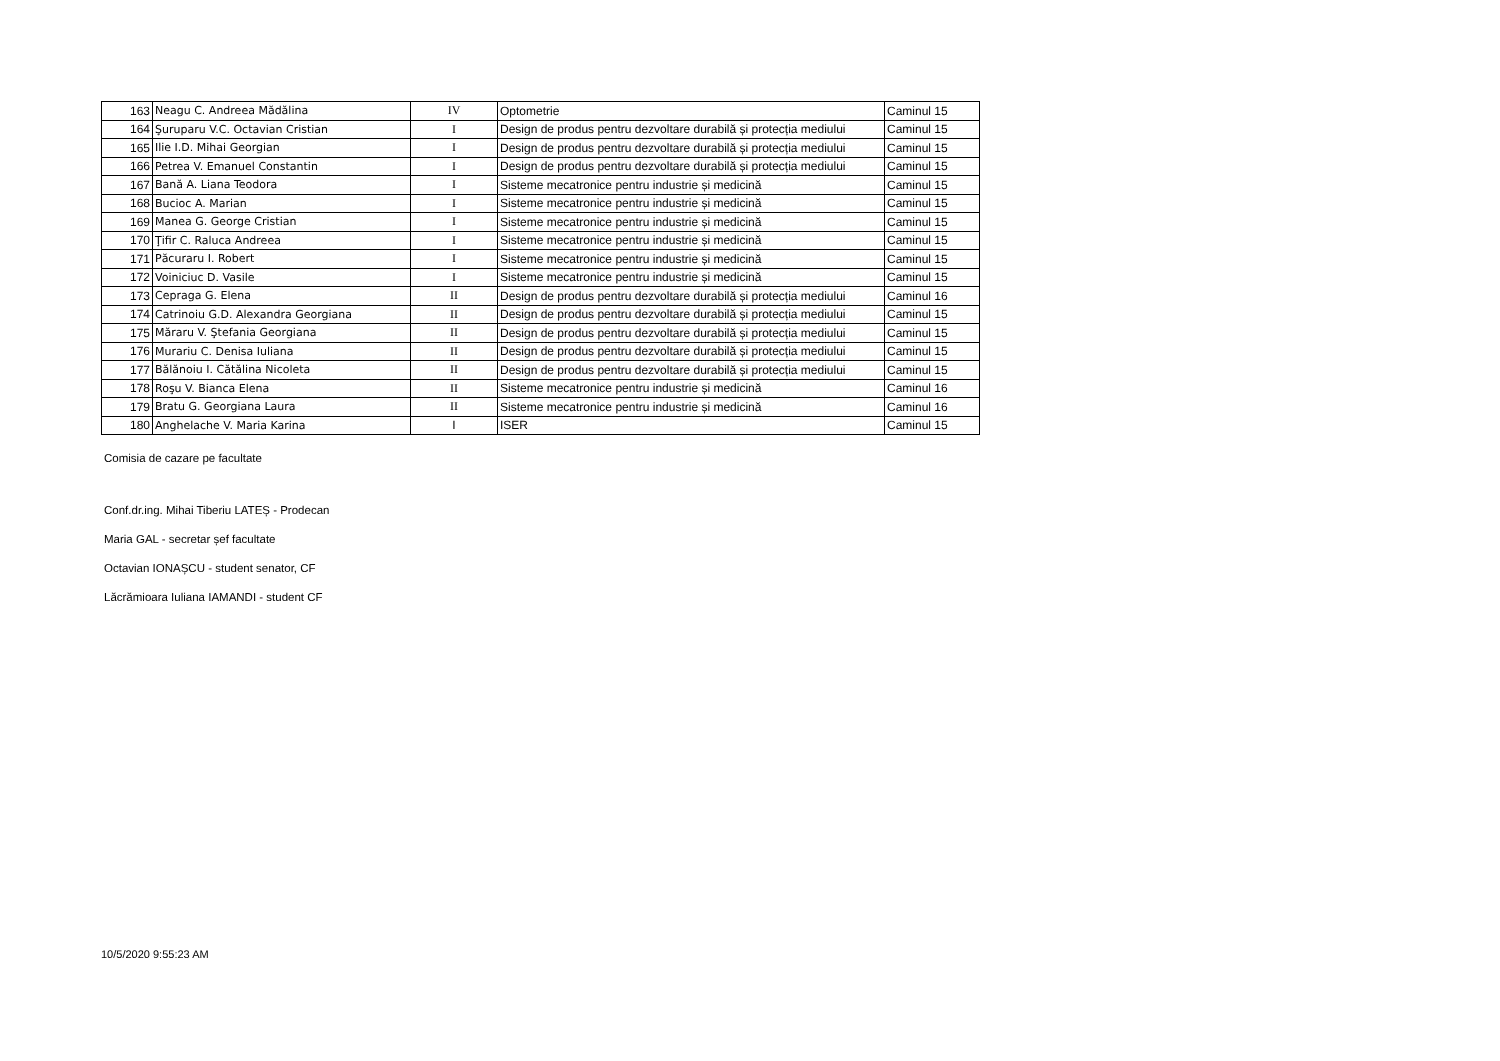| 163 | Neagu C. Andreea Mădălina | IV | Optometrie | Caminul 15 |
| 164 | Şuruparu V.C. Octavian Cristian | I | Design de produs pentru dezvoltare durabilă și protecția mediului | Caminul 15 |
| 165 | Ilie I.D. Mihai Georgian | I | Design de produs pentru dezvoltare durabilă și protecția mediului | Caminul 15 |
| 166 | Petrea V. Emanuel Constantin | I | Design de produs pentru dezvoltare durabilă și protecția mediului | Caminul 15 |
| 167 | Bană A. Liana Teodora | I | Sisteme mecatronice pentru industrie și medicină | Caminul 15 |
| 168 | Bucioc A. Marian | I | Sisteme mecatronice pentru industrie și medicină | Caminul 15 |
| 169 | Manea G. George Cristian | I | Sisteme mecatronice pentru industrie și medicină | Caminul 15 |
| 170 | Ţifir C. Raluca Andreea | I | Sisteme mecatronice pentru industrie și medicină | Caminul 15 |
| 171 | Păcuraru I. Robert | I | Sisteme mecatronice pentru industrie și medicină | Caminul 15 |
| 172 | Voiniciuc D. Vasile | I | Sisteme mecatronice pentru industrie și medicină | Caminul 15 |
| 173 | Cepraga G. Elena | II | Design de produs pentru dezvoltare durabilă și protecția mediului | Caminul 16 |
| 174 | Catrinoiu G.D. Alexandra Georgiana | II | Design de produs pentru dezvoltare durabilă și protecția mediului | Caminul 15 |
| 175 | Măraru V. Ştefania Georgiana | II | Design de produs pentru dezvoltare durabilă și protecția mediului | Caminul 15 |
| 176 | Murariu C. Denisa Iuliana | II | Design de produs pentru dezvoltare durabilă și protecția mediului | Caminul 15 |
| 177 | Bălănoiu I. Cătălina Nicoleta | II | Design de produs pentru dezvoltare durabilă și protecția mediului | Caminul 15 |
| 178 | Roşu V. Bianca Elena | II | Sisteme mecatronice pentru industrie și medicină | Caminul 16 |
| 179 | Bratu G. Georgiana Laura | II | Sisteme mecatronice pentru industrie și medicină | Caminul 16 |
| 180 | Anghelache V. Maria Karina | I | ISER | Caminul 15 |
Comisia de cazare pe facultate
Conf.dr.ing. Mihai Tiberiu LATEȘ - Prodecan
Maria GAL - secretar șef facultate
Octavian IONAȘCU - student senator, CF
Lăcrămioara Iuliana IAMANDI - student CF
10/5/2020 9:55:23 AM